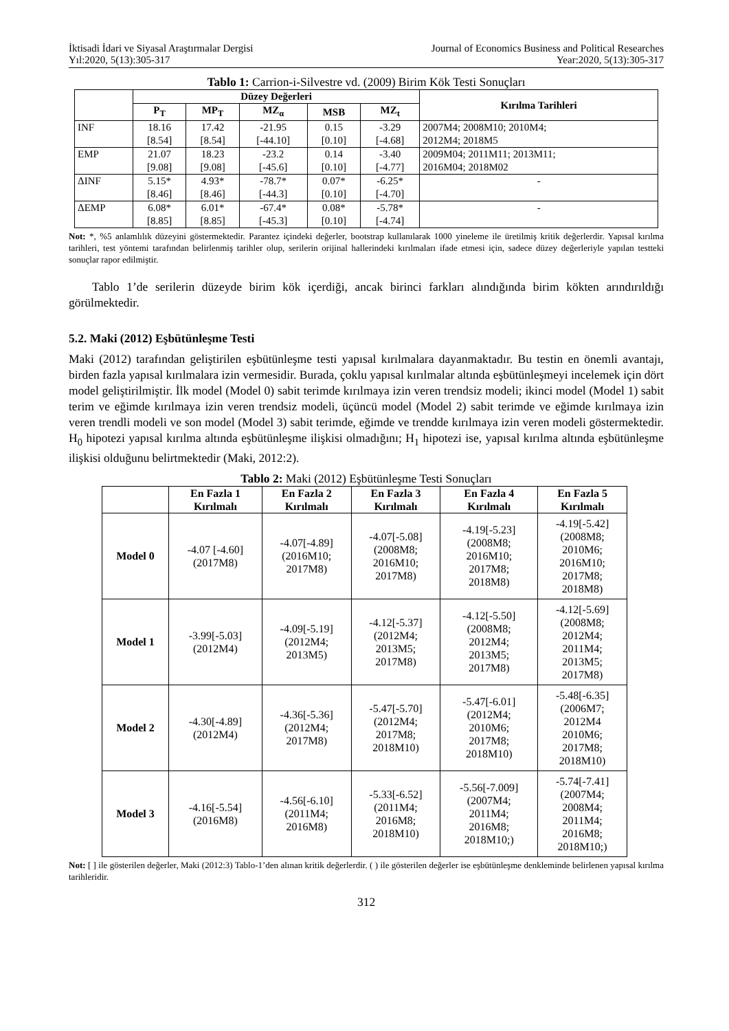İktisadi İdari ve Siyasal Araştırmalar Dergisi
Yıl:2020, 5(13):305-317
Journal of Economics Business and Political Researches
Year:2020, 5(13):305-317
Tablo 1: Carrion-i-Silvestre vd. (2009) Birim Kök Testi Sonuçları
| | Düzey Değerleri | | | | | Kırılma Tarihleri |
| --- | --- | --- | --- | --- | --- | --- |
| | P<sub>T</sub> | MP<sub>T</sub> | MZ<sub>α</sub> | MSB | MZ<sub>t</sub> | |
| INF | 18.16 [8.54] | 17.42 [8.54] | -21.95 [-44.10] | 0.15 [0.10] | -3.29 [-4.68] | 2007M4; 2008M10; 2010M4; 2012M4; 2018M5 |
| EMP | 21.07 [9.08] | 18.23 [9.08] | -23.2 [-45.6] | 0.14 [0.10] | -3.40 [-4.77] | 2009M04; 2011M11; 2013M11; 2016M04; 2018M02 |
| ΔINF | 5.15* [8.46] | 4.93* [8.46] | -78.7* [-44.3] | 0.07* [0.10] | -6.25* [-4.70] | - |
| ΔEMP | 6.08* [8.85] | 6.01* [8.85] | -67.4* [-45.3] | 0.08* [0.10] | -5.78* [-4.74] | - |
Not: *, %5 anlamlılık düzeyini göstermektedir. Parantez içindeki değerler, bootstrap kullanılarak 1000 yineleme ile üretilmiş kritik değerlerdir. Yapısal kırılma tarihleri, test yöntemi tarafından belirlenmiş tarihler olup, serilerin orijinal hallerindeki kırılmaları ifade etmesi için, sadece düzey değerleriyle yapılan testteki sonuçlar rapor edilmiştir.
Tablo 1’de serilerin düzeyde birim kök içerdiği, ancak birinci farkları alındığında birim kökten arındırıldığı görülmektedir.
5.2. Maki (2012) Eşbütünleşme Testi
Maki (2012) tarafından geliştirilen eşbütünleşme testi yapısal kırılmalara dayanmaktadır. Bu testin en önemli avantajı, birden fazla yapısal kırılmalara izin vermesidir. Burada, çoklu yapısal kırılmalar altında eşbütünleşmeyi incelemek için dört model geliştirilmiştir. İlk model (Model 0) sabit terimde kırılmaya izin veren trendsiz modeli; ikinci model (Model 1) sabit terim ve eğimde kırılmaya izin veren trendsiz modeli, üçüncü model (Model 2) sabit terimde ve eğimde kırılmaya izin veren trendli modeli ve son model (Model 3) sabit terimde, eğimde ve trendde kırılmaya izin veren modeli göstermektedir. H<sub>0</sub> hipotezi yapısal kırılma altında eşbütünleşme ilişkisi olmadığını; H<sub>1</sub> hipotezi ise, yapısal kırılma altında eşbütünleşme ilişkisi olduğunu belirtmektedir (Maki, 2012:2).
Tablo 2: Maki (2012) Eşbütünleşme Testi Sonuçları
| | En Fazla 1 Kırılmalı | En Fazla 2 Kırılmalı | En Fazla 3 Kırılmalı | En Fazla 4 Kırılmalı | En Fazla 5 Kırılmalı |
| --- | --- | --- | --- | --- | --- |
| Model 0 | -4.07 [-4.60] (2017M8) | -4.07[-4.89] (2016M10; 2017M8) | -4.07[-5.08] (2008M8; 2016M10; 2017M8) | -4.19[-5.23] (2008M8; 2016M10; 2017M8; 2018M8) | -4.19[-5.42] (2008M8; 2010M6; 2016M10; 2017M8; 2018M8) |
| Model 1 | -3.99[-5.03] (2012M4) | -4.09[-5.19] (2012M4; 2013M5) | -4.12[-5.37] (2012M4; 2013M5; 2017M8) | -4.12[-5.50] (2008M8; 2012M4; 2013M5; 2017M8) | -4.12[-5.69] (2008M8; 2012M4; 2011M4; 2013M5; 2017M8) |
| Model 2 | -4.30[-4.89] (2012M4) | -4.36[-5.36] (2012M4; 2017M8) | -5.47[-5.70] (2012M4; 2017M8; 2018M10) | -5.47[-6.01] (2012M4; 2010M6; 2017M8; 2018M10) | -5.48[-6.35] (2006M7; 2012M4 2010M6; 2017M8; 2018M10) |
| Model 3 | -4.16[-5.54] (2016M8) | -4.56[-6.10] (2011M4; 2016M8) | -5.33[-6.52] (2011M4; 2016M8; 2018M10) | -5.56[-7.009] (2007M4; 2011M4; 2016M8; 2018M10;) | -5.74[-7.41] (2007M4; 2008M4; 2011M4; 2016M8; 2018M10;) |
Not: [ ] ile gösterilen değerler, Maki (2012:3) Tablo-1’den alınan kritik değerlerdir. ( ) ile gösterilen değerler ise eşbütünleşme denkleminde belirlenen yapısal kırılma tarihleridir.
312